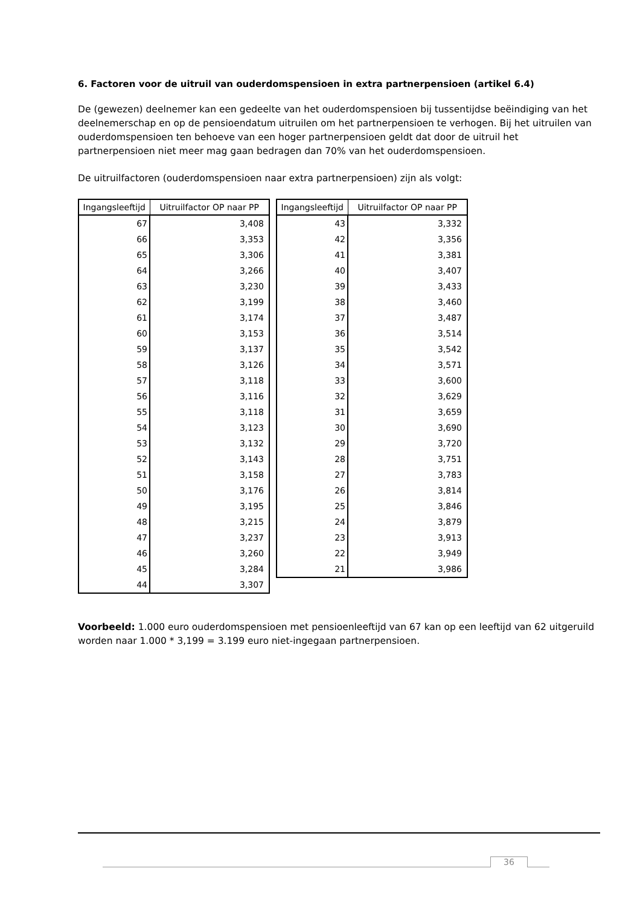6. Factoren voor de uitruil van ouderdomspensioen in extra partnerpensioen (artikel 6.4)
De (gewezen) deelnemer kan een gedeelte van het ouderdomspensioen bij tussentijdse beëindiging van het deelnemerschap en op de pensioendatum uitruilen om het partnerpensioen te verhogen. Bij het uitruilen van ouderdomspensioen ten behoeve van een hoger partnerpensioen geldt dat door de uitruil het partnerpensioen niet meer mag gaan bedragen dan 70% van het ouderdomspensioen.
De uitruilfactoren (ouderdomspensioen naar extra partnerpensioen) zijn als volgt:
| Ingangsleeftijd | Uitruilfactor OP naar PP |
| --- | --- |
| 67 | 3,408 |
| 66 | 3,353 |
| 65 | 3,306 |
| 64 | 3,266 |
| 63 | 3,230 |
| 62 | 3,199 |
| 61 | 3,174 |
| 60 | 3,153 |
| 59 | 3,137 |
| 58 | 3,126 |
| 57 | 3,118 |
| 56 | 3,116 |
| 55 | 3,118 |
| 54 | 3,123 |
| 53 | 3,132 |
| 52 | 3,143 |
| 51 | 3,158 |
| 50 | 3,176 |
| 49 | 3,195 |
| 48 | 3,215 |
| 47 | 3,237 |
| 46 | 3,260 |
| 45 | 3,284 |
| 44 | 3,307 |
| Ingangsleeftijd | Uitruilfactor OP naar PP |
| --- | --- |
| 43 | 3,332 |
| 42 | 3,356 |
| 41 | 3,381 |
| 40 | 3,407 |
| 39 | 3,433 |
| 38 | 3,460 |
| 37 | 3,487 |
| 36 | 3,514 |
| 35 | 3,542 |
| 34 | 3,571 |
| 33 | 3,600 |
| 32 | 3,629 |
| 31 | 3,659 |
| 30 | 3,690 |
| 29 | 3,720 |
| 28 | 3,751 |
| 27 | 3,783 |
| 26 | 3,814 |
| 25 | 3,846 |
| 24 | 3,879 |
| 23 | 3,913 |
| 22 | 3,949 |
| 21 | 3,986 |
Voorbeeld: 1.000 euro ouderdomspensioen met pensioenleeftijd van 67 kan op een leeftijd van 62 uitgeruild worden naar 1.000 * 3,199 = 3.199 euro niet-ingegaan partnerpensioen.
36